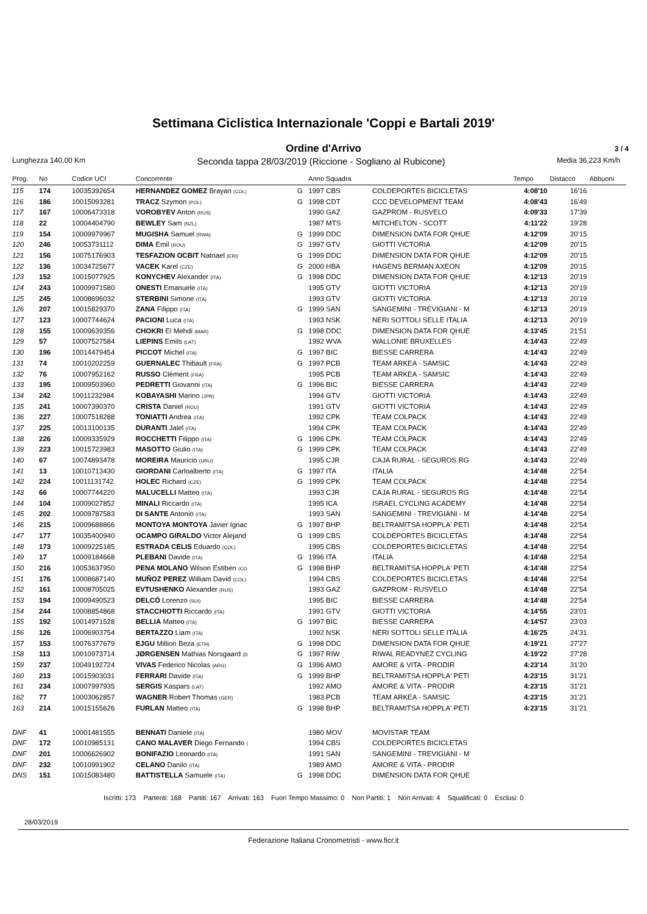Settimana Ciclistica Internazionale 'Coppi e Bartali 2019'
Ordine d'Arrivo
3 / 4
Lunghezza 140,00 Km Seconda tappa 28/03/2019 (Riccione - Sogliano al Rubicone) Media 36,223 Km/h
| Prog. | No | Codice UCI | Concorrente | | Anno Squadra | | Tempo | Distacco | Abbuoni |
| --- | --- | --- | --- | --- | --- | --- | --- | --- | --- |
| 115 | 174 | 10035392654 | HERNANDEZ GOMEZ Brayan (COL) | G | 1997 CBS | COLDEPORTES BICICLETAS | 4:08'10 | 16'16 | |
| 116 | 186 | 10015093281 | TRACZ Szymon (POL) | G | 1998 CDT | CCC DEVELOPMENT TEAM | 4:08'43 | 16'49 | |
| 117 | 167 | 10006473318 | VOROBYEV Anton (RUS) | | 1990 GAZ | GAZPROM - RUSVELO | 4:09'33 | 17'39 | |
| 118 | 22 | 10004404790 | BEWLEY Sam (NZL) | | 1987 MTS | MITCHELTON - SCOTT | 4:11'22 | 19'28 | |
| 119 | 154 | 10009979967 | MUGISHA Samuel (RWA) | G | 1999 DDC | DIMENSION DATA FOR QHUE | 4:12'09 | 20'15 | |
| 120 | 246 | 10053731112 | DIMA Emil (ROU) | G | 1997 GTV | GIOTTI VICTORIA | 4:12'09 | 20'15 | |
| 121 | 156 | 10075176903 | TESFAZION OCBIT Natnael (ERI) | G | 1999 DDC | DIMENSION DATA FOR QHUE | 4:12'09 | 20'15 | |
| 122 | 136 | 10034725677 | VACEK Karel (CZE) | G | 2000 HBA | HAGENS BERMAN AXEON | 4:12'09 | 20'15 | |
| 123 | 152 | 10015077925 | KONYCHEV Alexander (ITA) | G | 1998 DDC | DIMENSION DATA FOR QHUE | 4:12'13 | 20'19 | |
| 124 | 243 | 10009971580 | ONESTI Emanuele (ITA) | | 1995 GTV | GIOTTI VICTORIA | 4:12'13 | 20'19 | |
| 125 | 245 | 10008696032 | STERBINI Simone (ITA) | | 1993 GTV | GIOTTI VICTORIA | 4:12'13 | 20'19 | |
| 126 | 207 | 10015829370 | ZANA Filippo (ITA) | G | 1999 SAN | SANGEMINI - TREVIGIANI - M | 4:12'13 | 20'19 | |
| 127 | 123 | 10007744624 | PACIONI Luca (ITA) | | 1993 NSK | NERI SOTTOLI SELLE ITALIA | 4:12'13 | 20'19 | |
| 128 | 155 | 10009639356 | CHOKRI El Mehdi (MAR) | G | 1998 DDC | DIMENSION DATA FOR QHUE | 4:13'45 | 21'51 | |
| 129 | 57 | 10007527584 | LIEPINS Emils (LAT) | | 1992 WVA | WALLONIE BRUXELLES | 4:14'43 | 22'49 | |
| 130 | 196 | 10014479454 | PICCOT Michel (ITA) | G | 1997 BIC | BIESSE CARRERA | 4:14'43 | 22'49 | |
| 131 | 74 | 10010202259 | GUERNALEC Thibault (FRA) | G | 1997 PCB | TEAM ARKEA - SAMSIC | 4:14'43 | 22'49 | |
| 132 | 76 | 10007952162 | RUSSO Clément (FRA) | | 1995 PCB | TEAM ARKEA - SAMSIC | 4:14'43 | 22'49 | |
| 133 | 195 | 10009503960 | PEDRETTI Giovanni (ITA) | G | 1996 BIC | BIESSE CARRERA | 4:14'43 | 22'49 | |
| 134 | 242 | 10011232984 | KOBAYASHI Marino (JPN) | | 1994 GTV | GIOTTI VICTORIA | 4:14'43 | 22'49 | |
| 135 | 241 | 10007390370 | CRISTA Daniel (ROU) | | 1991 GTV | GIOTTI VICTORIA | 4:14'43 | 22'49 | |
| 136 | 227 | 10007518288 | TONIATTI Andrea (ITA) | | 1992 CPK | TEAM COLPACK | 4:14'43 | 22'49 | |
| 137 | 225 | 10013100135 | DURANTI Jalel (ITA) | | 1994 CPK | TEAM COLPACK | 4:14'43 | 22'49 | |
| 138 | 226 | 10009335929 | ROCCHETTI Filippo (ITA) | G | 1996 CPK | TEAM COLPACK | 4:14'43 | 22'49 | |
| 139 | 223 | 10015723983 | MASOTTO Giulio (ITA) | G | 1999 CPK | TEAM COLPACK | 4:14'43 | 22'49 | |
| 140 | 67 | 10074893478 | MOREIRA Mauricio (URU) | | 1995 CJR | CAJA RURAL - SEGUROS RG | 4:14'43 | 22'49 | |
| 141 | 13 | 10010713430 | GIORDANI Carloalberto (ITA) | G | 1997 ITA | ITALIA | 4:14'48 | 22'54 | |
| 142 | 224 | 10011131742 | HOLEC Richard (CZE) | G | 1999 CPK | TEAM COLPACK | 4:14'48 | 22'54 | |
| 143 | 66 | 10007744220 | MALUCELLI Matteo (ITA) | | 1993 CJR | CAJA RURAL - SEGUROS RG | 4:14'48 | 22'54 | |
| 144 | 104 | 10009027852 | MINALI Riccardo (ITA) | | 1995 ICA | ISRAEL CYCLING ACADEMY | 4:14'48 | 22'54 | |
| 145 | 202 | 10009787583 | DI SANTE Antonio (ITA) | | 1993 SAN | SANGEMINI - TREVIGIANI - M | 4:14'48 | 22'54 | |
| 146 | 215 | 10009688866 | MONTOYA MONTOYA Javier Ignac | G | 1997 BHP | BELTRAMITSA HOPPLA' PETI | 4:14'48 | 22'54 | |
| 147 | 177 | 10035400940 | OCAMPO GIRALDO Victor Alejand | G | 1999 CBS | COLDEPORTES BICICLETAS | 4:14'48 | 22'54 | |
| 148 | 173 | 10009225185 | ESTRADA CELIS Eduardo (COL) | | 1995 CBS | COLDEPORTES BICICLETAS | 4:14'48 | 22'54 | |
| 149 | 17 | 10009184668 | PLEBANI Davide (ITA) | G | 1996 ITA | ITALIA | 4:14'48 | 22'54 | |
| 150 | 216 | 10053637950 | PENA MOLANO Wilson Estiben (CO | G | 1998 BHP | BELTRAMITSA HOPPLA' PETI | 4:14'48 | 22'54 | |
| 151 | 176 | 10008687140 | MUÑOZ PEREZ William David (COL) | | 1994 CBS | COLDEPORTES BICICLETAS | 4:14'48 | 22'54 | |
| 152 | 161 | 10008705025 | EVTUSHENKO Alexander (RUS) | | 1993 GAZ | GAZPROM - RUSVELO | 4:14'48 | 22'54 | |
| 153 | 194 | 10009490523 | DELCÓ Lorenzo (SUI) | | 1995 BIC | BIESSE CARRERA | 4:14'48 | 22'54 | |
| 154 | 244 | 10008854868 | STACCHIOTTI Riccardo (ITA) | | 1991 GTV | GIOTTI VICTORIA | 4:14'55 | 23'01 | |
| 155 | 192 | 10014971528 | BELLIA Matteo (ITA) | G | 1997 BIC | BIESSE CARRERA | 4:14'57 | 23'03 | |
| 156 | 126 | 10006903754 | BERTAZZO Liam (ITA) | | 1992 NSK | NERI SOTTOLI SELLE ITALIA | 4:16'25 | 24'31 | |
| 157 | 153 | 10076377679 | EJGU Million Beza (ETH) | G | 1998 DDC | DIMENSION DATA FOR QHUE | 4:19'21 | 27'27 | |
| 158 | 113 | 10010973714 | JØRGENSEN Mathias Norsgaard (D | G | 1997 RIW | RIWAL READYNEZ CYCLING | 4:19'22 | 27'28 | |
| 159 | 237 | 10049192724 | VIVAS Federico Nicolas (ARG) | G | 1996 AMO | AMORE & VITA - PRODIR | 4:23'14 | 31'20 | |
| 160 | 213 | 10015903031 | FERRARI Davide (ITA) | G | 1999 BHP | BELTRAMITSA HOPPLA' PETI | 4:23'15 | 31'21 | |
| 161 | 234 | 10007997935 | SERGIS Kaspars (LAT) | | 1992 AMO | AMORE & VITA - PRODIR | 4:23'15 | 31'21 | |
| 162 | 77 | 10003062857 | WAGNER Robert Thomas (GER) | | 1983 PCB | TEAM ARKEA - SAMSIC | 4:23'15 | 31'21 | |
| 163 | 214 | 10015155626 | FURLAN Matteo (ITA) | G | 1998 BHP | BELTRAMITSA HOPPLA' PETI | 4:23'15 | 31'21 | |
| DNF | 41 | 10001481555 | BENNATI Daniele (ITA) | | 1980 MOV | MOVISTAR TEAM | | | |
| DNF | 172 | 10010985131 | CANO MALAVER Diego Fernando ( | | 1994 CBS | COLDEPORTES BICICLETAS | | | |
| DNF | 201 | 10006626902 | BONIFAZIO Leonardo (ITA) | | 1991 SAN | SANGEMINI - TREVIGIANI - M | | | |
| DNF | 232 | 10010991902 | CELANO Danilo (ITA) | | 1989 AMO | AMORE & VITA - PRODIR | | | |
| DNS | 151 | 10015083480 | BATTISTELLA Samuele (ITA) | G | 1998 DDC | DIMENSION DATA FOR QHUE | | | |
Iscritti: 173 Partenti: 168 Partiti: 167 Arrivati: 163 Fuori Tempo Massimo: 0 Non Partiti: 1 Non Arrivati: 4 Squalificati: 0 Esclusi: 0
28/03/2019
Federazione Italiana Cronometristi - www.ficr.it